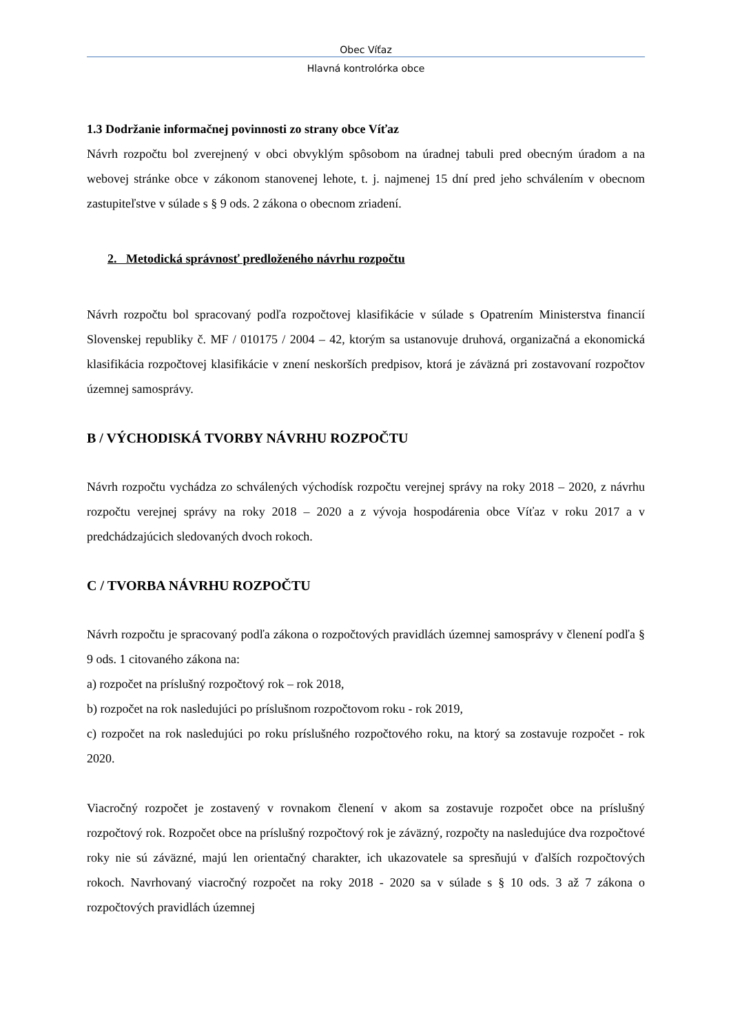Obec Víťaz
Hlavná kontrolórka obce
1.3 Dodržanie informačnej povinnosti zo strany obce Víťaz
Návrh rozpočtu bol zverejnený v obci obvyklým spôsobom na úradnej tabuli pred obecným úradom a na webovej stránke obce v zákonom stanovenej lehote, t. j. najmenej 15 dní pred jeho schválením v obecnom zastupiteľstve v súlade s § 9 ods. 2 zákona o obecnom zriadení.
2. Metodická správnosť predloženého návrhu rozpočtu
Návrh rozpočtu bol spracovaný podľa rozpočtovej klasifikácie v súlade s Opatrením Ministerstva financií Slovenskej republiky č. MF / 010175 / 2004 – 42, ktorým sa ustanovuje druhová, organizačná a ekonomická klasifikácia rozpočtovej klasifikácie v znení neskorších predpisov, ktorá je záväzná pri zostavovaní rozpočtov územnej samosprávy.
B / VÝCHODISKÁ TVORBY NÁVRHU ROZPOČTU
Návrh rozpočtu vychádza zo schválených východísk rozpočtu verejnej správy na roky 2018 – 2020, z návrhu rozpočtu verejnej správy na roky 2018 – 2020 a z vývoja hospodárenia obce Víťaz v roku 2017 a v predchádzajúcich sledovaných dvoch rokoch.
C / TVORBA NÁVRHU ROZPOČTU
Návrh rozpočtu je spracovaný podľa zákona o rozpočtových pravidlách územnej samosprávy v členení podľa § 9 ods. 1 citovaného zákona na:
a) rozpočet na príslušný rozpočtový rok – rok 2018,
b) rozpočet na rok nasledujúci po príslušnom rozpočtovom roku - rok 2019,
c) rozpočet na rok nasledujúci po roku príslušného rozpočtového roku, na ktorý sa zostavuje rozpočet - rok 2020.
Viacročný rozpočet je zostavený v rovnakom členení v akom sa zostavuje rozpočet obce na príslušný rozpočtový rok. Rozpočet obce na príslušný rozpočtový rok je záväzný, rozpočty na nasledujúce dva rozpočtové roky nie sú záväzné, majú len orientačný charakter, ich ukazovatele sa spresňujú v ďalších rozpočtových rokoch. Navrhovaný viacročný rozpočet na roky 2018 - 2020 sa v súlade s § 10 ods. 3 až 7 zákona o rozpočtových pravidlách územnej